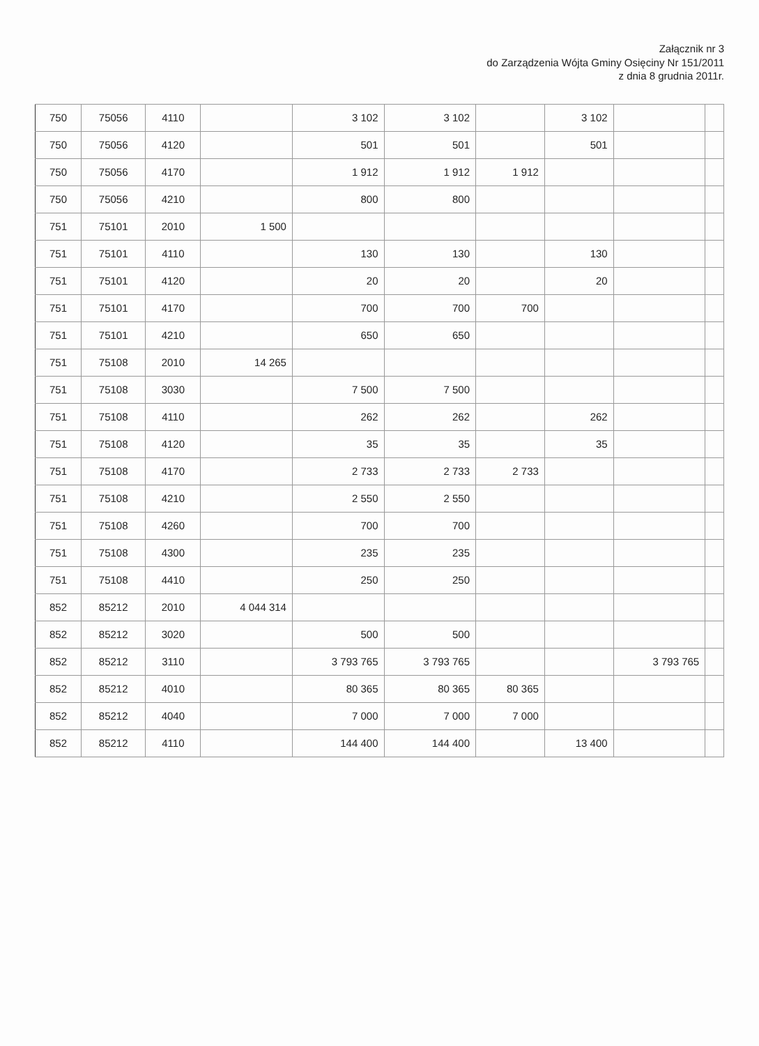Załącznik nr 3
do Zarządzenia Wójta Gminy Osięciny Nr 151/2011
z dnia 8 grudnia 2011r.
| 750 | 75056 | 4110 | | 3 102 | 3 102 | | 3 102 | | |
| 750 | 75056 | 4120 | | 501 | 501 | | 501 | | |
| 750 | 75056 | 4170 | | 1 912 | 1 912 | 1 912 | | | |
| 750 | 75056 | 4210 | | 800 | 800 | | | | |
| 751 | 75101 | 2010 | 1 500 | | | | | | |
| 751 | 75101 | 4110 | | 130 | 130 | | 130 | | |
| 751 | 75101 | 4120 | | 20 | 20 | | 20 | | |
| 751 | 75101 | 4170 | | 700 | 700 | 700 | | | |
| 751 | 75101 | 4210 | | 650 | 650 | | | | |
| 751 | 75108 | 2010 | 14 265 | | | | | | |
| 751 | 75108 | 3030 | | 7 500 | 7 500 | | | | |
| 751 | 75108 | 4110 | | 262 | 262 | | 262 | | |
| 751 | 75108 | 4120 | | 35 | 35 | | 35 | | |
| 751 | 75108 | 4170 | | 2 733 | 2 733 | 2 733 | | | |
| 751 | 75108 | 4210 | | 2 550 | 2 550 | | | | |
| 751 | 75108 | 4260 | | 700 | 700 | | | | |
| 751 | 75108 | 4300 | | 235 | 235 | | | | |
| 751 | 75108 | 4410 | | 250 | 250 | | | | |
| 852 | 85212 | 2010 | 4 044 314 | | | | | | |
| 852 | 85212 | 3020 | | 500 | 500 | | | | |
| 852 | 85212 | 3110 | | 3 793 765 | 3 793 765 | | | 3 793 765 | |
| 852 | 85212 | 4010 | | 80 365 | 80 365 | 80 365 | | | |
| 852 | 85212 | 4040 | | 7 000 | 7 000 | 7 000 | | | |
| 852 | 85212 | 4110 | | 144 400 | 144 400 | | 13 400 | | |